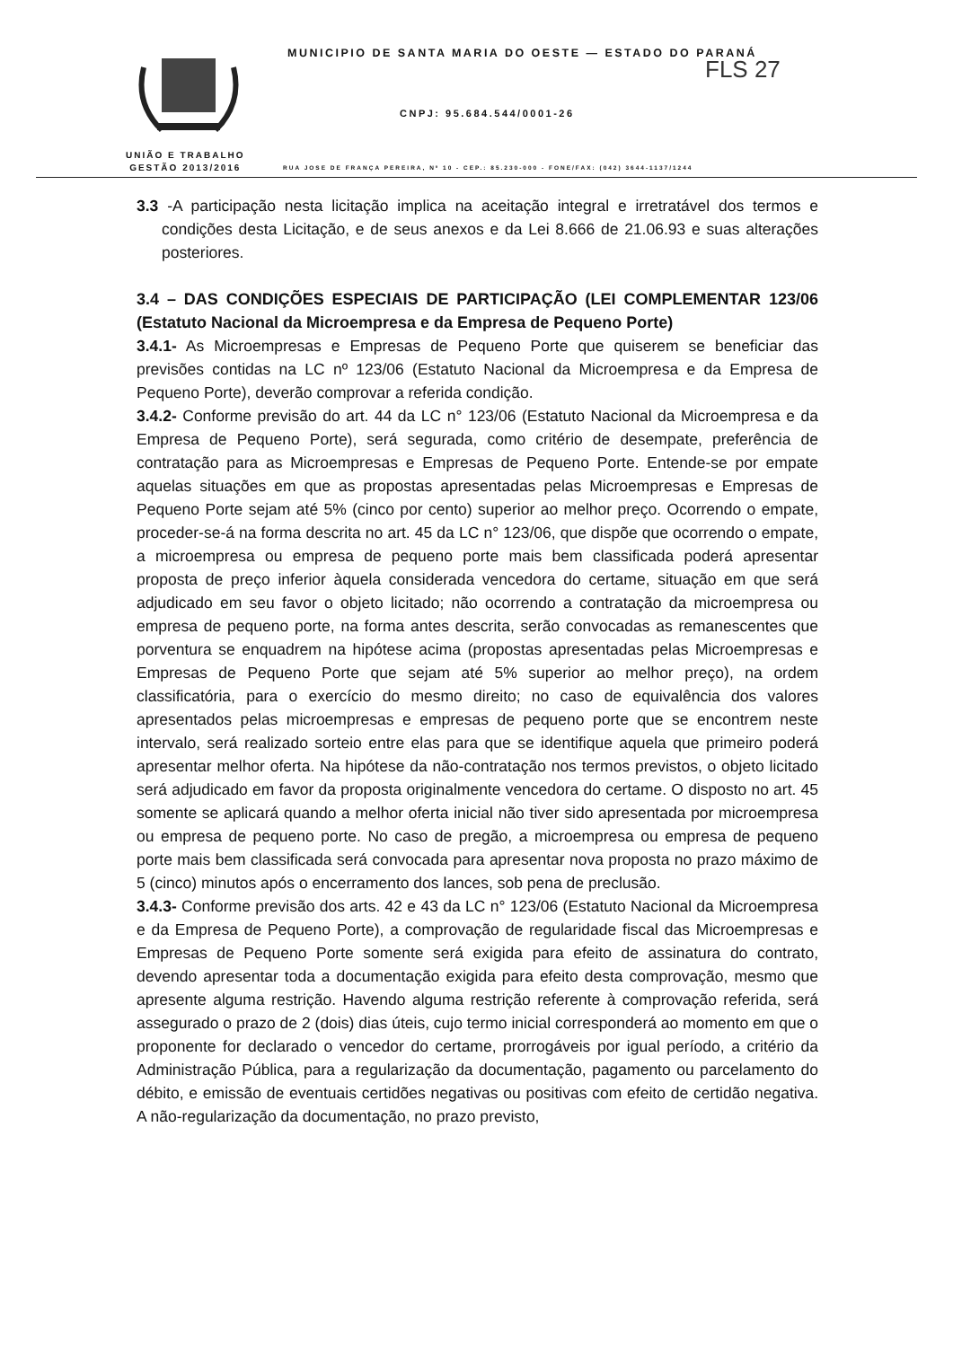UNIÃO E TRABALHO
GESTÃO 2013/2016
MUNICIPIO DE SANTA MARIA DO OESTE — ESTADO DO PARANÁ
FLS 27
CNPJ: 95.684.544/0001-26
RUA JOSE DE FRANÇA PEREIRA, Nº 10 - CEP.: 85.230-000 - FONE/FAX: (042) 3644-1137/1244
3.3 -A participação nesta licitação implica na aceitação integral e irretratável dos termos e condições desta Licitação, e de seus anexos e da Lei 8.666 de 21.06.93 e suas alterações posteriores.
3.4 – DAS CONDIÇÕES ESPECIAIS DE PARTICIPAÇÃO (LEI COMPLEMENTAR 123/06 (Estatuto Nacional da Microempresa e da Empresa de Pequeno Porte)
3.4.1- As Microempresas e Empresas de Pequeno Porte que quiserem se beneficiar das previsões contidas na LC nº 123/06 (Estatuto Nacional da Microempresa e da Empresa de Pequeno Porte), deverão comprovar a referida condição.
3.4.2- Conforme previsão do art. 44 da LC n° 123/06 (Estatuto Nacional da Microempresa e da Empresa de Pequeno Porte), será segurada, como critério de desempate, preferência de contratação para as Microempresas e Empresas de Pequeno Porte. Entende-se por empate aquelas situações em que as propostas apresentadas pelas Microempresas e Empresas de Pequeno Porte sejam até 5% (cinco por cento) superior ao melhor preço. Ocorrendo o empate, proceder-se-á na forma descrita no art. 45 da LC n° 123/06, que dispõe que ocorrendo o empate, a microempresa ou empresa de pequeno porte mais bem classificada poderá apresentar proposta de preço inferior àquela considerada vencedora do certame, situação em que será adjudicado em seu favor o objeto licitado; não ocorrendo a contratação da microempresa ou empresa de pequeno porte, na forma antes descrita, serão convocadas as remanescentes que porventura se enquadrem na hipótese acima (propostas apresentadas pelas Microempresas e Empresas de Pequeno Porte que sejam até 5% superior ao melhor preço), na ordem classificatória, para o exercício do mesmo direito; no caso de equivalência dos valores apresentados pelas microempresas e empresas de pequeno porte que se encontrem neste intervalo, será realizado sorteio entre elas para que se identifique aquela que primeiro poderá apresentar melhor oferta. Na hipótese da não-contratação nos termos previstos, o objeto licitado será adjudicado em favor da proposta originalmente vencedora do certame. O disposto no art. 45 somente se aplicará quando a melhor oferta inicial não tiver sido apresentada por microempresa ou empresa de pequeno porte. No caso de pregão, a microempresa ou empresa de pequeno porte mais bem classificada será convocada para apresentar nova proposta no prazo máximo de 5 (cinco) minutos após o encerramento dos lances, sob pena de preclusão.
3.4.3- Conforme previsão dos arts. 42 e 43 da LC n° 123/06 (Estatuto Nacional da Microempresa e da Empresa de Pequeno Porte), a comprovação de regularidade fiscal das Microempresas e Empresas de Pequeno Porte somente será exigida para efeito de assinatura do contrato, devendo apresentar toda a documentação exigida para efeito desta comprovação, mesmo que apresente alguma restrição. Havendo alguma restrição referente à comprovação referida, será assegurado o prazo de 2 (dois) dias úteis, cujo termo inicial corresponderá ao momento em que o proponente for declarado o vencedor do certame, prorrogáveis por igual período, a critério da Administração Pública, para a regularização da documentação, pagamento ou parcelamento do débito, e emissão de eventuais certidões negativas ou positivas com efeito de certidão negativa. A não-regularização da documentação, no prazo previsto,